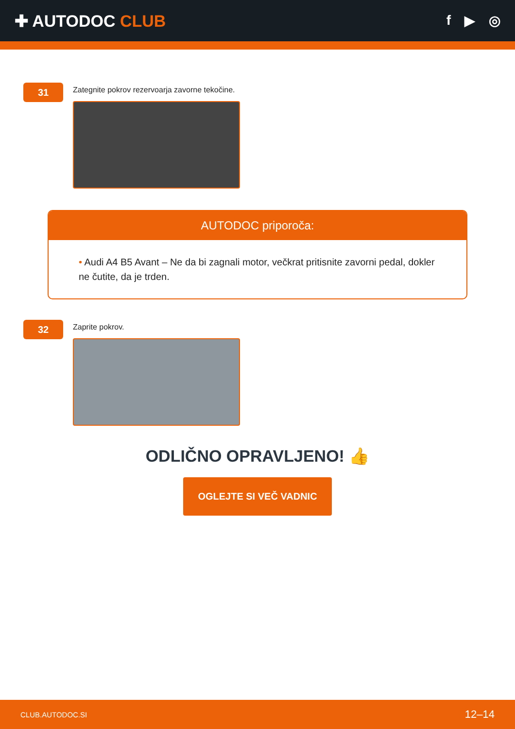✚ AUTODOC CLUB
f ▶ ◎
31
Zategnite pokrov rezervoarja zavorne tekočine.
AUTODOC priporoča:
• Audi A4 B5 Avant – Ne da bi zagnali motor, večkrat pritisnite zavorni pedal, dokler ne čutite, da je trden.
32
Zaprite pokrov.
ODLIČNO OPRAVLJENO! 👍
OGLEJTE SI VEČ VADNIC
CLUB.AUTODOC.SI 12–14